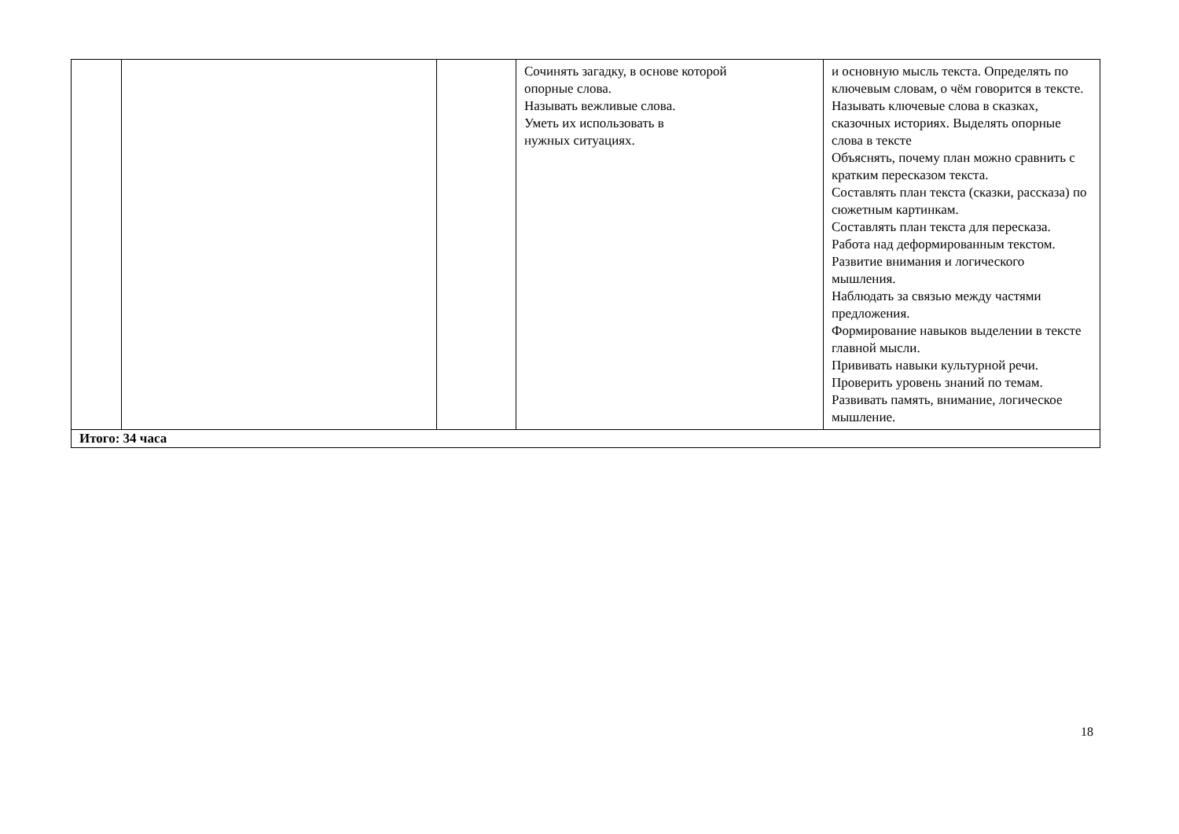| | | | Сочинять загадку, в основе которой опорные слова. Называть вежливые слова. Уметь их использовать в нужных ситуациях. | и основную мысль текста. Определять по ключевым словам, о чём говорится в тексте. Называть ключевые слова в сказках, сказочных историях. Выделять опорные слова в тексте Объяснять, почему план можно сравнить с кратким пересказом текста. Составлять план текста (сказки, рассказа) по сюжетным картинкам. Составлять план текста для пересказа. Работа над деформированным текстом. Развитие внимания и логического мышления. Наблюдать за связью между частями предложения. Формирование навыков выделении в тексте главной мысли. Прививать навыки культурной речи. Проверить уровень знаний по темам. Развивать память, внимание, логическое мышление. |
| Итого: 34 часа | | | | |
18